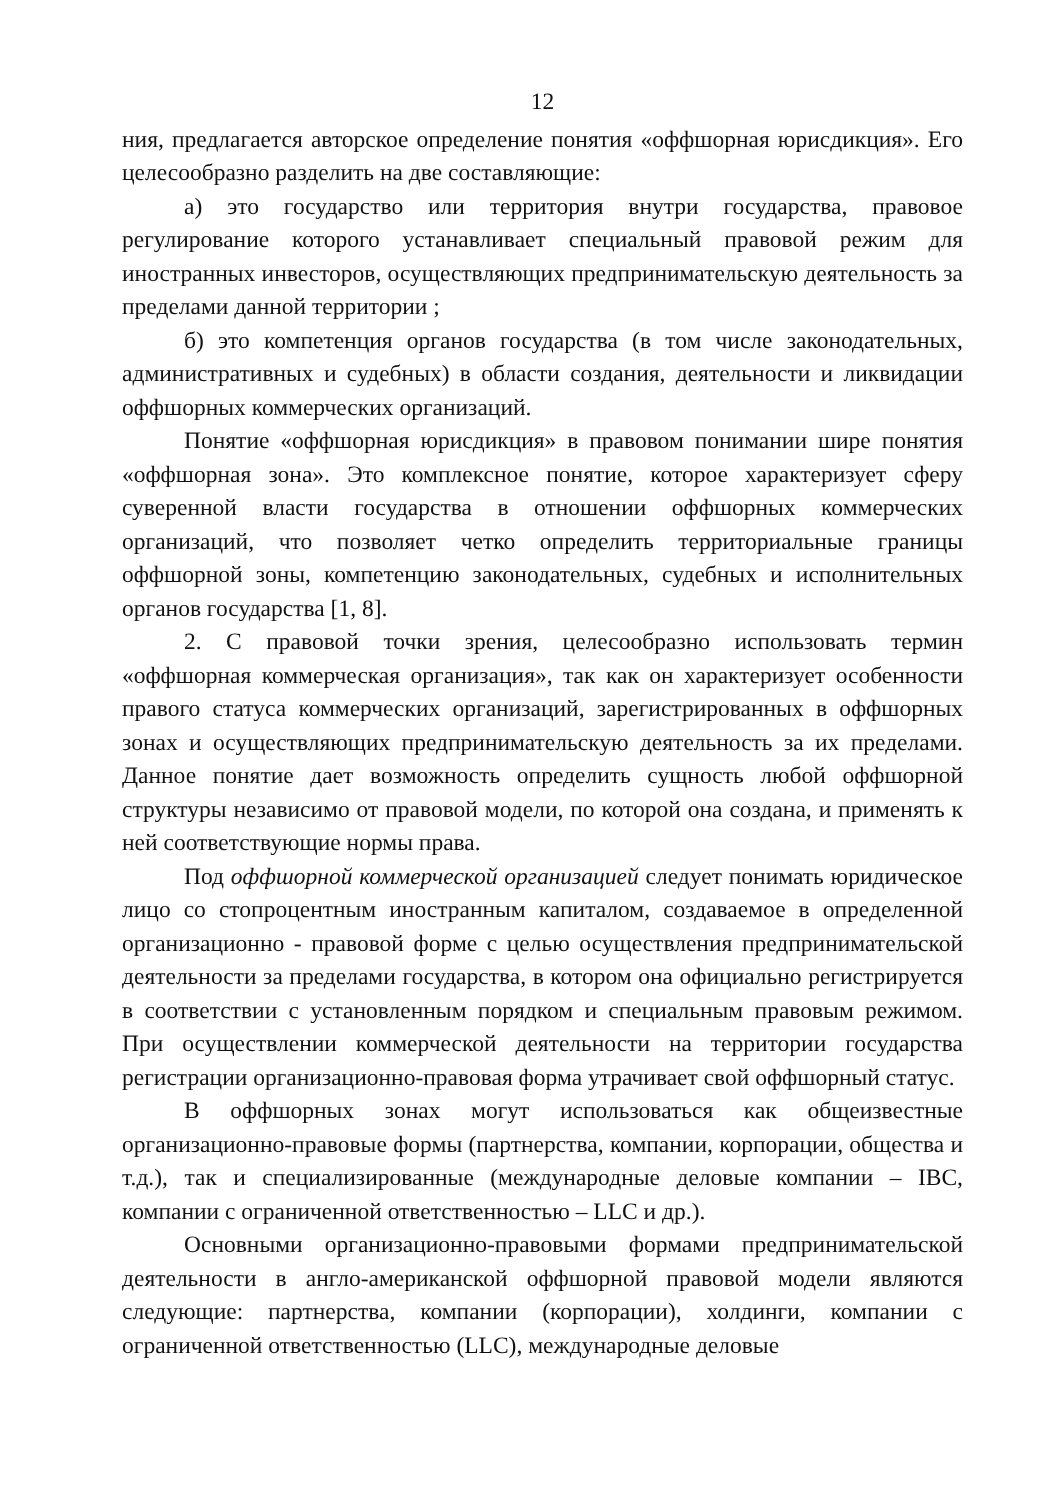12
ния, предлагается авторское определение понятия «оффшорная юрисдикция». Его целесообразно разделить на две составляющие:
а) это государство или территория внутри государства, правовое регулирование которого устанавливает специальный правовой режим для иностранных инвесторов, осуществляющих предпринимательскую деятельность за пределами данной территории ;
б) это компетенция органов государства (в том числе законодательных, административных и судебных) в области создания, деятельности и ликвидации оффшорных коммерческих организаций.
Понятие «оффшорная юрисдикция» в правовом понимании шире понятия «оффшорная зона». Это комплексное понятие, которое характеризует сферу суверенной власти государства в отношении оффшорных коммерческих организаций, что позволяет четко определить территориальные границы оффшорной зоны, компетенцию законодательных, судебных и исполнительных органов государства [1, 8].
2. С правовой точки зрения, целесообразно использовать термин «оффшорная коммерческая организация», так как он характеризует особенности правого статуса коммерческих организаций, зарегистрированных в оффшорных зонах и осуществляющих предпринимательскую деятельность за их пределами. Данное понятие дает возможность определить сущность любой оффшорной структуры независимо от правовой модели, по которой она создана, и применять к ней соответствующие нормы права.
Под оффшорной коммерческой организацией следует понимать юридическое лицо со стопроцентным иностранным капиталом, создаваемое в определенной организационно - правовой форме с целью осуществления предпринимательской деятельности за пределами государства, в котором она официально регистрируется в соответствии с установленным порядком и специальным правовым режимом. При осуществлении коммерческой деятельности на территории государства регистрации организационно-правовая форма утрачивает свой оффшорный статус.
В оффшорных зонах могут использоваться как общеизвестные организационно-правовые формы (партнерства, компании, корпорации, общества и т.д.), так и специализированные (международные деловые компании – IBC, компании с ограниченной ответственностью – LLC и др.).
Основными организационно-правовыми формами предпринимательской деятельности в англо-американской оффшорной правовой модели являются следующие: партнерства, компании (корпорации), холдинги, компании с ограниченной ответственностью (LLC), международные деловые